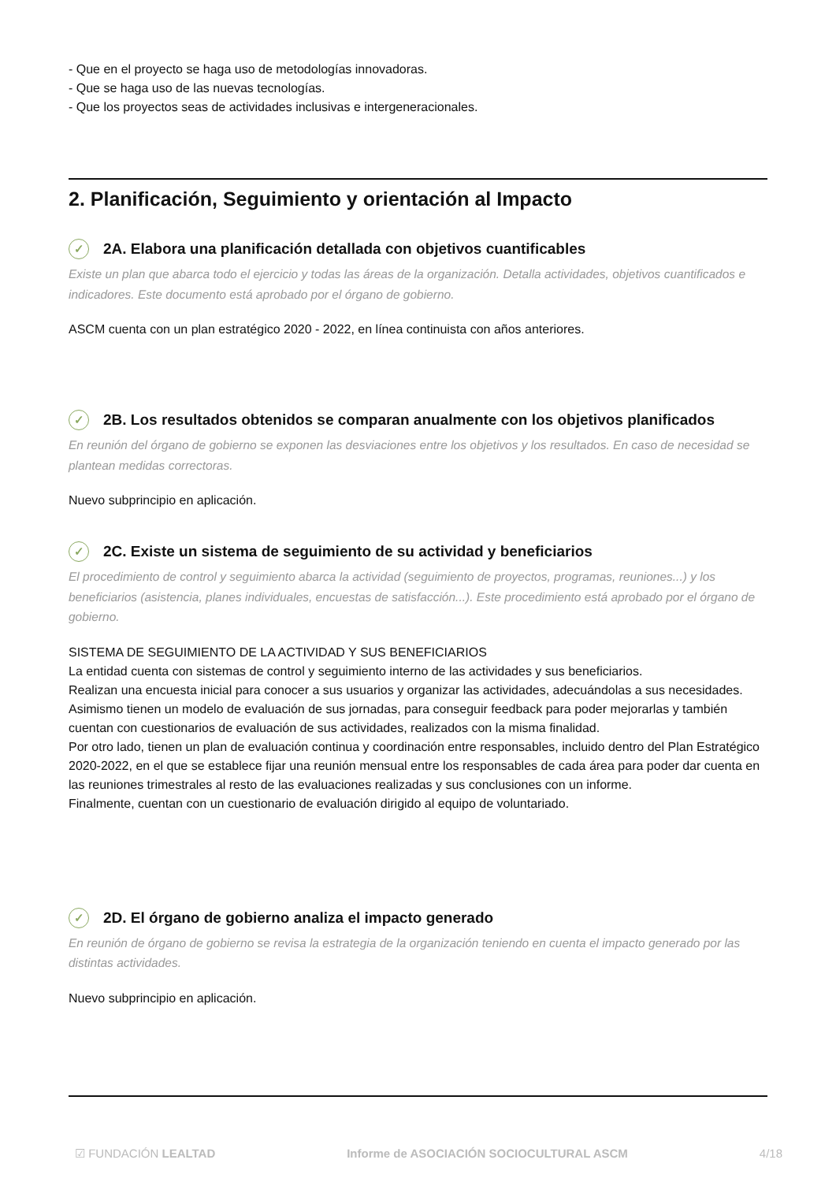- Que en el proyecto se haga uso de metodologías innovadoras.
- Que se haga uso de las nuevas tecnologías.
- Que los proyectos seas de actividades inclusivas e intergeneracionales.
2. Planificación, Seguimiento y orientación al Impacto
✓ 2A. Elabora una planificación detallada con objetivos cuantificables
Existe un plan que abarca todo el ejercicio y todas las áreas de la organización. Detalla actividades, objetivos cuantificados e indicadores. Este documento está aprobado por el órgano de gobierno.
ASCM cuenta con un plan estratégico 2020 - 2022, en línea continuista con años anteriores.
✓ 2B. Los resultados obtenidos se comparan anualmente con los objetivos planificados
En reunión del órgano de gobierno se exponen las desviaciones entre los objetivos y los resultados. En caso de necesidad se plantean medidas correctoras.
Nuevo subprincipio en aplicación.
✓ 2C. Existe un sistema de seguimiento de su actividad y beneficiarios
El procedimiento de control y seguimiento abarca la actividad (seguimiento de proyectos, programas, reuniones...) y los beneficiarios (asistencia, planes individuales, encuestas de satisfacción...). Este procedimiento está aprobado por el órgano de gobierno.
SISTEMA DE SEGUIMIENTO DE LA ACTIVIDAD Y SUS BENEFICIARIOS
La entidad cuenta con sistemas de control y seguimiento interno de las actividades y sus beneficiarios.
Realizan una encuesta inicial para conocer a sus usuarios y organizar las actividades, adecuándolas a sus necesidades. Asimismo tienen un modelo de evaluación de sus jornadas, para conseguir feedback para poder mejorarlas y también cuentan con cuestionarios de evaluación de sus actividades, realizados con la misma finalidad.
Por otro lado, tienen un plan de evaluación continua y coordinación entre responsables, incluido dentro del Plan Estratégico 2020-2022, en el que se establece fijar una reunión mensual entre los responsables de cada área para poder dar cuenta en las reuniones trimestrales al resto de las evaluaciones realizadas y sus conclusiones con un informe.
Finalmente, cuentan con un cuestionario de evaluación dirigido al equipo de voluntariado.
✓ 2D. El órgano de gobierno analiza el impacto generado
En reunión de órgano de gobierno se revisa la estrategia de la organización teniendo en cuenta el impacto generado por las distintas actividades.
Nuevo subprincipio en aplicación.
☑ FUNDACIÓN LEALTAD Informe de ASOCIACIÓN SOCIOCULTURAL ASCM 4/18